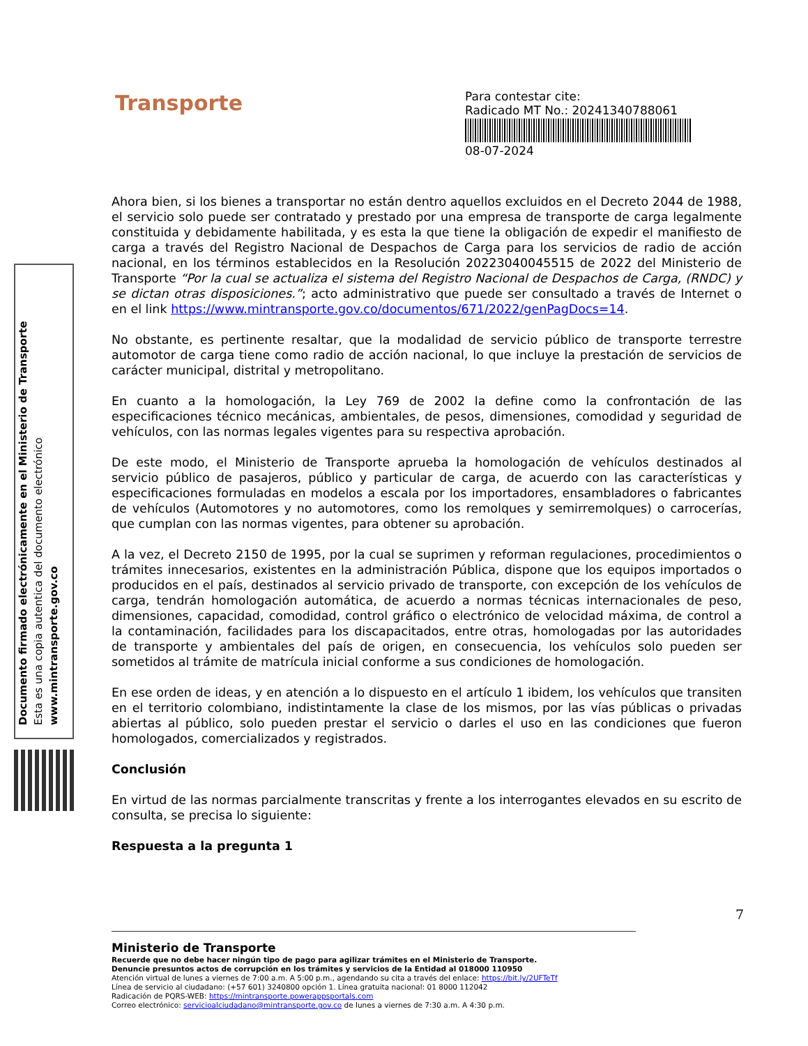Transporte
Para contestar cite:
Radicado MT No.: 20241340788061
08-07-2024
Documento firmado electrónicamente en el Ministerio de Transporte
Esta es una copia autentica del documento electrónico
www.mintransporte.gov.co
Ahora bien, si los bienes a transportar no están dentro aquellos excluidos en el Decreto 2044 de 1988, el servicio solo puede ser contratado y prestado por una empresa de transporte de carga legalmente constituida y debidamente habilitada, y es esta la que tiene la obligación de expedir el manifiesto de carga a través del Registro Nacional de Despachos de Carga para los servicios de radio de acción nacional, en los términos establecidos en la Resolución 20223040045515 de 2022 del Ministerio de Transporte “Por la cual se actualiza el sistema del Registro Nacional de Despachos de Carga, (RNDC) y se dictan otras disposiciones.”; acto administrativo que puede ser consultado a través de Internet o en el link https://www.mintransporte.gov.co/documentos/671/2022/genPagDocs=14.
No obstante, es pertinente resaltar, que la modalidad de servicio público de transporte terrestre automotor de carga tiene como radio de acción nacional, lo que incluye la prestación de servicios de carácter municipal, distrital y metropolitano.
En cuanto a la homologación, la Ley 769 de 2002 la define como la confrontación de las especificaciones técnico mecánicas, ambientales, de pesos, dimensiones, comodidad y seguridad de vehículos, con las normas legales vigentes para su respectiva aprobación.
De este modo, el Ministerio de Transporte aprueba la homologación de vehículos destinados al servicio público de pasajeros, público y particular de carga, de acuerdo con las características y especificaciones formuladas en modelos a escala por los importadores, ensambladores o fabricantes de vehículos (Automotores y no automotores, como los remolques y semirremolques) o carrocerías, que cumplan con las normas vigentes, para obtener su aprobación.
A la vez, el Decreto 2150 de 1995, por la cual se suprimen y reforman regulaciones, procedimientos o trámites innecesarios, existentes en la administración Pública, dispone que los equipos importados o producidos en el país, destinados al servicio privado de transporte, con excepción de los vehículos de carga, tendrán homologación automática, de acuerdo a normas técnicas internacionales de peso, dimensiones, capacidad, comodidad, control gráfico o electrónico de velocidad máxima, de control a la contaminación, facilidades para los discapacitados, entre otras, homologadas por las autoridades de transporte y ambientales del país de origen, en consecuencia, los vehículos solo pueden ser sometidos al trámite de matrícula inicial conforme a sus condiciones de homologación.
En ese orden de ideas, y en atención a lo dispuesto en el artículo 1 ibidem, los vehículos que transiten en el territorio colombiano, indistintamente la clase de los mismos, por las vías públicas o privadas abiertas al público, solo pueden prestar el servicio o darles el uso en las condiciones que fueron homologados, comercializados y registrados.
Conclusión
En virtud de las normas parcialmente transcritas y frente a los interrogantes elevados en su escrito de consulta, se precisa lo siguiente:
Respuesta a la pregunta 1
7
Ministerio de Transporte
Recuerde que no debe hacer ningún tipo de pago para agilizar trámites en el Ministerio de Transporte.
Denuncie presuntos actos de corrupción en los trámites y servicios de la Entidad al 018000 110950
Atención virtual de lunes a viernes de 7:00 a.m. A 5:00 p.m., agendando su cita a través del enlace: https://bit.ly/2UFTeTf
Línea de servicio al ciudadano: (+57 601) 3240800 opción 1. Línea gratuita nacional: 01 8000 112042
Radicación de PQRS-WEB: https://mintransporte.powerappsportals.com
Correo electrónico: servicioalciudadano@mintransporte.gov.co de lunes a viernes de 7:30 a.m. A 4:30 p.m.